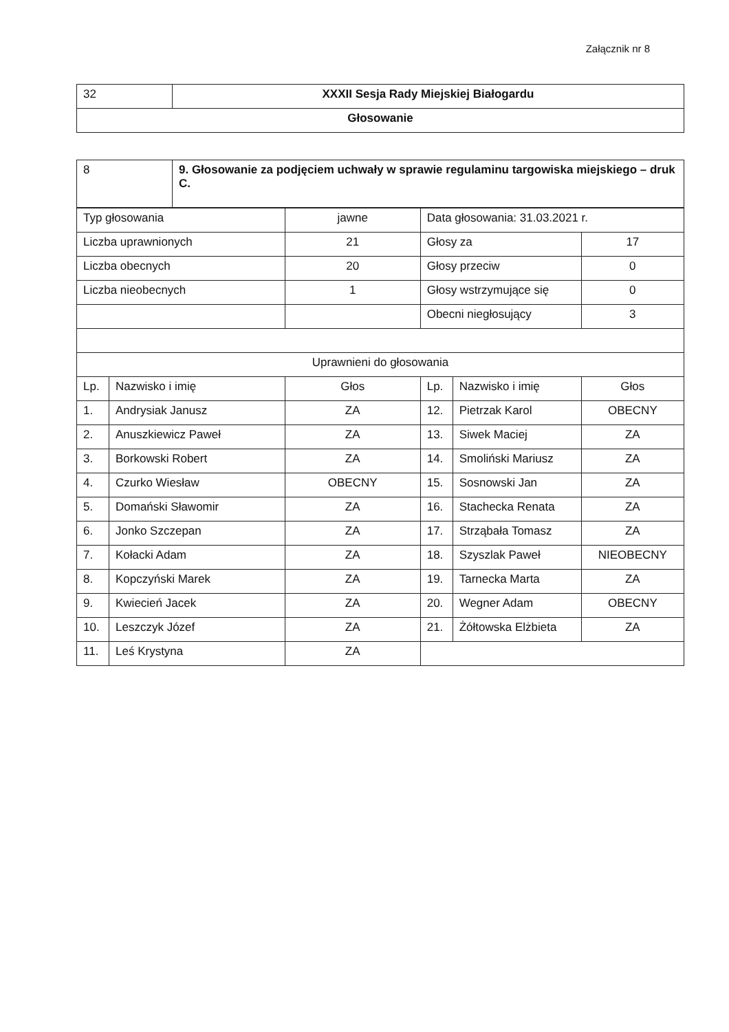Załącznik nr 8
| 32 | XXXII Sesja Rady Miejskiej Białogardu |
| Głosowanie | |
| 8 | 9. Głosowanie za podjęciem uchwały w sprawie regulaminu targowiska miejskiego – druk C. |
| Typ głosowania | | jawne | Data głosowania: 31.03.2021 r. | | |
| Liczba uprawnionych | | 21 | Głosy za | | 17 |
| Liczba obecnych | | 20 | Głosy przeciw | | 0 |
| Liczba nieobecnych | | 1 | Głosy wstrzymujące się | | 0 |
| | | | Obecni niegłosujący | | 3 |
| Uprawnieni do głosowania | | | | | |
| Lp. | Nazwisko i imię | Głos | Lp. | Nazwisko i imię | Głos |
| 1. | Andrysiak Janusz | ZA | 12. | Pietrzak Karol | OBECNY |
| 2. | Anuszkiewicz Paweł | ZA | 13. | Siwek Maciej | ZA |
| 3. | Borkowski Robert | ZA | 14. | Smoliński Mariusz | ZA |
| 4. | Czurko Wiesław | OBECNY | 15. | Sosnowski Jan | ZA |
| 5. | Domański Sławomir | ZA | 16. | Stachecka Renata | ZA |
| 6. | Jonko Szczepan | ZA | 17. | Strząbała Tomasz | ZA |
| 7. | Kołacki Adam | ZA | 18. | Szyszlak Paweł | NIEOBECNY |
| 8. | Kopczyński Marek | ZA | 19. | Tarnecka Marta | ZA |
| 9. | Kwiecień Jacek | ZA | 20. | Wegner Adam | OBECNY |
| 10. | Leszczyk Józef | ZA | 21. | Żółtowska Elżbieta | ZA |
| 11. | Leś Krystyna | ZA | | | |